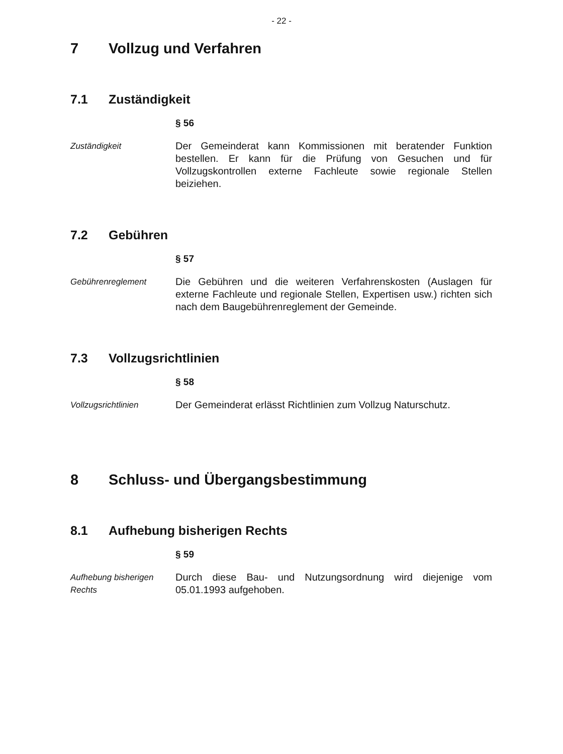- 22 -
7 Vollzug und Verfahren
7.1 Zuständigkeit
§ 56
Zuständigkeit
Der Gemeinderat kann Kommissionen mit beratender Funktion bestellen. Er kann für die Prüfung von Gesuchen und für Vollzugskontrollen externe Fachleute sowie regionale Stellen beiziehen.
7.2 Gebühren
§ 57
Gebührenreglement
Die Gebühren und die weiteren Verfahrenskosten (Auslagen für externe Fachleute und regionale Stellen, Expertisen usw.) richten sich nach dem Baugebührenreglement der Gemeinde.
7.3 Vollzugsrichtlinien
§ 58
Vollzugsrichtlinien
Der Gemeinderat erlässt Richtlinien zum Vollzug Naturschutz.
8 Schluss- und Übergangsbestimmung
8.1 Aufhebung bisherigen Rechts
§ 59
Aufhebung bisherigen Rechts
Durch diese Bau- und Nutzungsordnung wird diejenige vom 05.01.1993 aufgehoben.